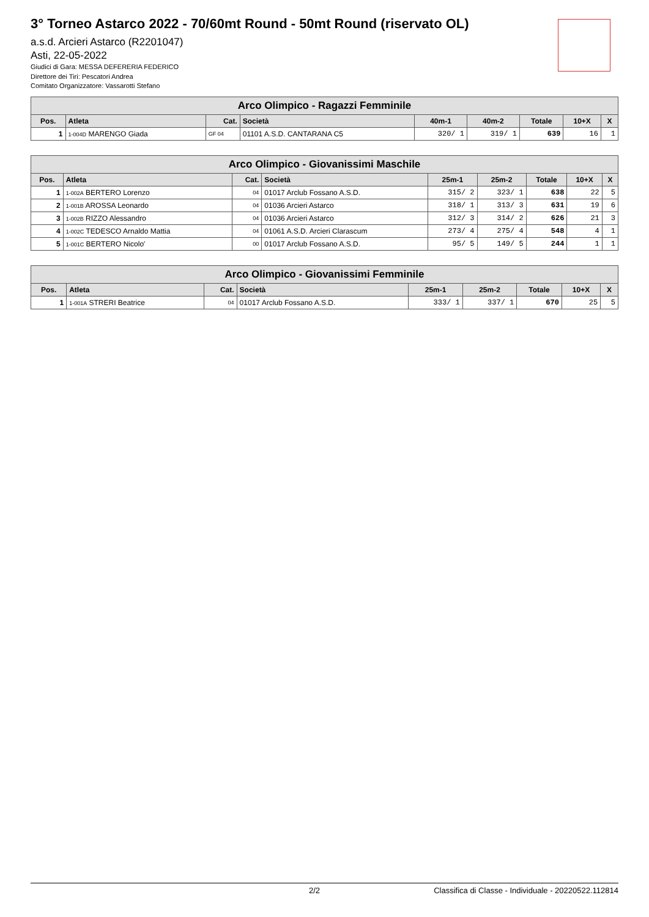3° Torneo Astarco 2022 - 70/60mt Round - 50mt Round (riservato OL)
a.s.d. Arcieri Astarco (R2201047)
Asti, 22-05-2022
Giudici di Gara: MESSA DEFERERIA FEDERICO
Direttore dei Tiri: Pescatori Andrea
Comitato Organizzatore: Vassarotti Stefano
| Arco Olimpico - Ragazzi Femminile | | | | | | | | |
| --- | --- | --- | --- | --- | --- | --- | --- | --- |
| Pos. | Atleta | Cat. | Società | 40m-1 | 40m-2 | Totale | 10+X | X |
| 1 | 1-004D MARENGO Giada | GF 04 | 01101 A.S.D. CANTARANA C5 | 320/ 1 | 319/ 1 | 639 | 16 | 1 |
| Arco Olimpico - Giovanissimi Maschile | | | | | | | | |
| --- | --- | --- | --- | --- | --- | --- | --- | --- |
| Pos. | Atleta | Cat. | Società | 25m-1 | 25m-2 | Totale | 10+X | X |
| 1 | 1-002A BERTERO Lorenzo | 04 | 01017 Arclub Fossano A.S.D. | 315/ 2 | 323/ 1 | 638 | 22 | 5 |
| 2 | 1-001B AROSSA Leonardo | 04 | 01036 Arcieri Astarco | 318/ 1 | 313/ 3 | 631 | 19 | 6 |
| 3 | 1-002B RIZZO Alessandro | 04 | 01036 Arcieri Astarco | 312/ 3 | 314/ 2 | 626 | 21 | 3 |
| 4 | 1-002C TEDESCO Arnaldo Mattia | 04 | 01061 A.S.D. Arcieri Clarascum | 273/ 4 | 275/ 4 | 548 | 4 | 1 |
| 5 | 1-001C BERTERO Nicolo' | 00 | 01017 Arclub Fossano A.S.D. | 95/ 5 | 149/ 5 | 244 | 1 | 1 |
| Arco Olimpico - Giovanissimi Femminile | | | | | | | | |
| --- | --- | --- | --- | --- | --- | --- | --- | --- |
| Pos. | Atleta | Cat. | Società | 25m-1 | 25m-2 | Totale | 10+X | X |
| 1 | 1-001A STRERI Beatrice | 04 | 01017 Arclub Fossano A.S.D. | 333/ 1 | 337/ 1 | 670 | 25 | 5 |
2/2 Classifica di Classe - Individuale - 20220522.112814